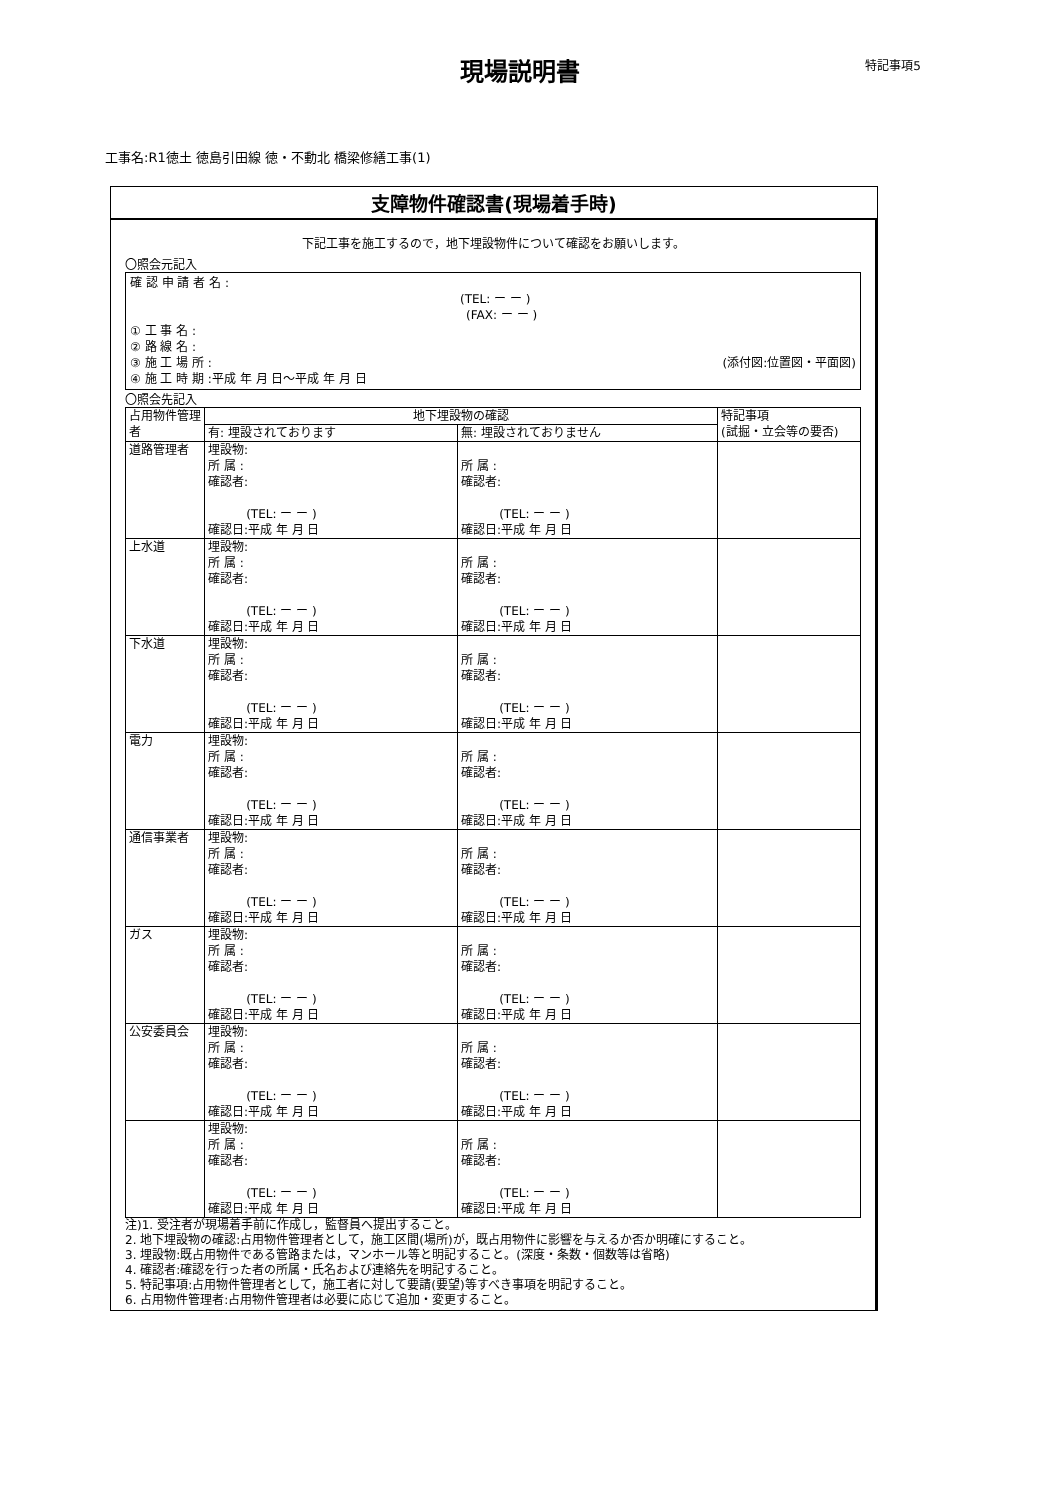現場説明書
特記事項5
工事名:R1徳土 徳島引田線 徳・不動北 橋梁修繕工事(1)
支障物件確認書(現場着手時)
下記工事を施工するので，地下埋設物件について確認をお願いします。
〇照会元記入
確 認 申 請 者 名 :
(TEL: ー ー )
(FAX: ー ー )
① 工 事 名 :
② 路 線 名 :
③ 施 工 場 所 : (添付図:位置図・平面図)
④ 施 工 時 期 :平成 年 月 日～平成 年 月 日
〇照会先記入
| 占用物件管理者 | 地下埋設物の確認 | | 特記事項 (試掘・立会等の要否) |
| --- | --- | --- | --- |
| | 有: 埋設されております | 無: 埋設されておりません | |
| 道路管理者 | 埋設物: 所 属 : 確認者: (TEL: ー ー ) 確認日:平成 年 月 日 | 所 属 : 確認者: (TEL: ー ー ) 確認日:平成 年 月 日 | |
| 上水道 | 埋設物: 所 属 : 確認者: (TEL: ー ー ) 確認日:平成 年 月 日 | 所 属 : 確認者: (TEL: ー ー ) 確認日:平成 年 月 日 | |
| 下水道 | 埋設物: 所 属 : 確認者: (TEL: ー ー ) 確認日:平成 年 月 日 | 所 属 : 確認者: (TEL: ー ー ) 確認日:平成 年 月 日 | |
| 電力 | 埋設物: 所 属 : 確認者: (TEL: ー ー ) 確認日:平成 年 月 日 | 所 属 : 確認者: (TEL: ー ー ) 確認日:平成 年 月 日 | |
| 通信事業者 | 埋設物: 所 属 : 確認者: (TEL: ー ー ) 確認日:平成 年 月 日 | 所 属 : 確認者: (TEL: ー ー ) 確認日:平成 年 月 日 | |
| ガス | 埋設物: 所 属 : 確認者: (TEL: ー ー ) 確認日:平成 年 月 日 | 所 属 : 確認者: (TEL: ー ー ) 確認日:平成 年 月 日 | |
| 公安委員会 | 埋設物: 所 属 : 確認者: (TEL: ー ー ) 確認日:平成 年 月 日 | 所 属 : 確認者: (TEL: ー ー ) 確認日:平成 年 月 日 | |
| | 埋設物: 所 属 : 確認者: (TEL: ー ー ) 確認日:平成 年 月 日 | 所 属 : 確認者: (TEL: ー ー ) 確認日:平成 年 月 日 | |
注)1. 受注者が現場着手前に作成し，監督員へ提出すること。
2. 地下埋設物の確認:占用物件管理者として，施工区間(場所)が，既占用物件に影響を与えるか否か明確にすること。
3. 埋設物:既占用物件である管路または，マンホール等と明記すること。(深度・条数・個数等は省略)
4. 確認者:確認を行った者の所属・氏名および連絡先を明記すること。
5. 特記事項:占用物件管理者として，施工者に対して要請(要望)等すべき事項を明記すること。
6. 占用物件管理者:占用物件管理者は必要に応じて追加・変更すること。